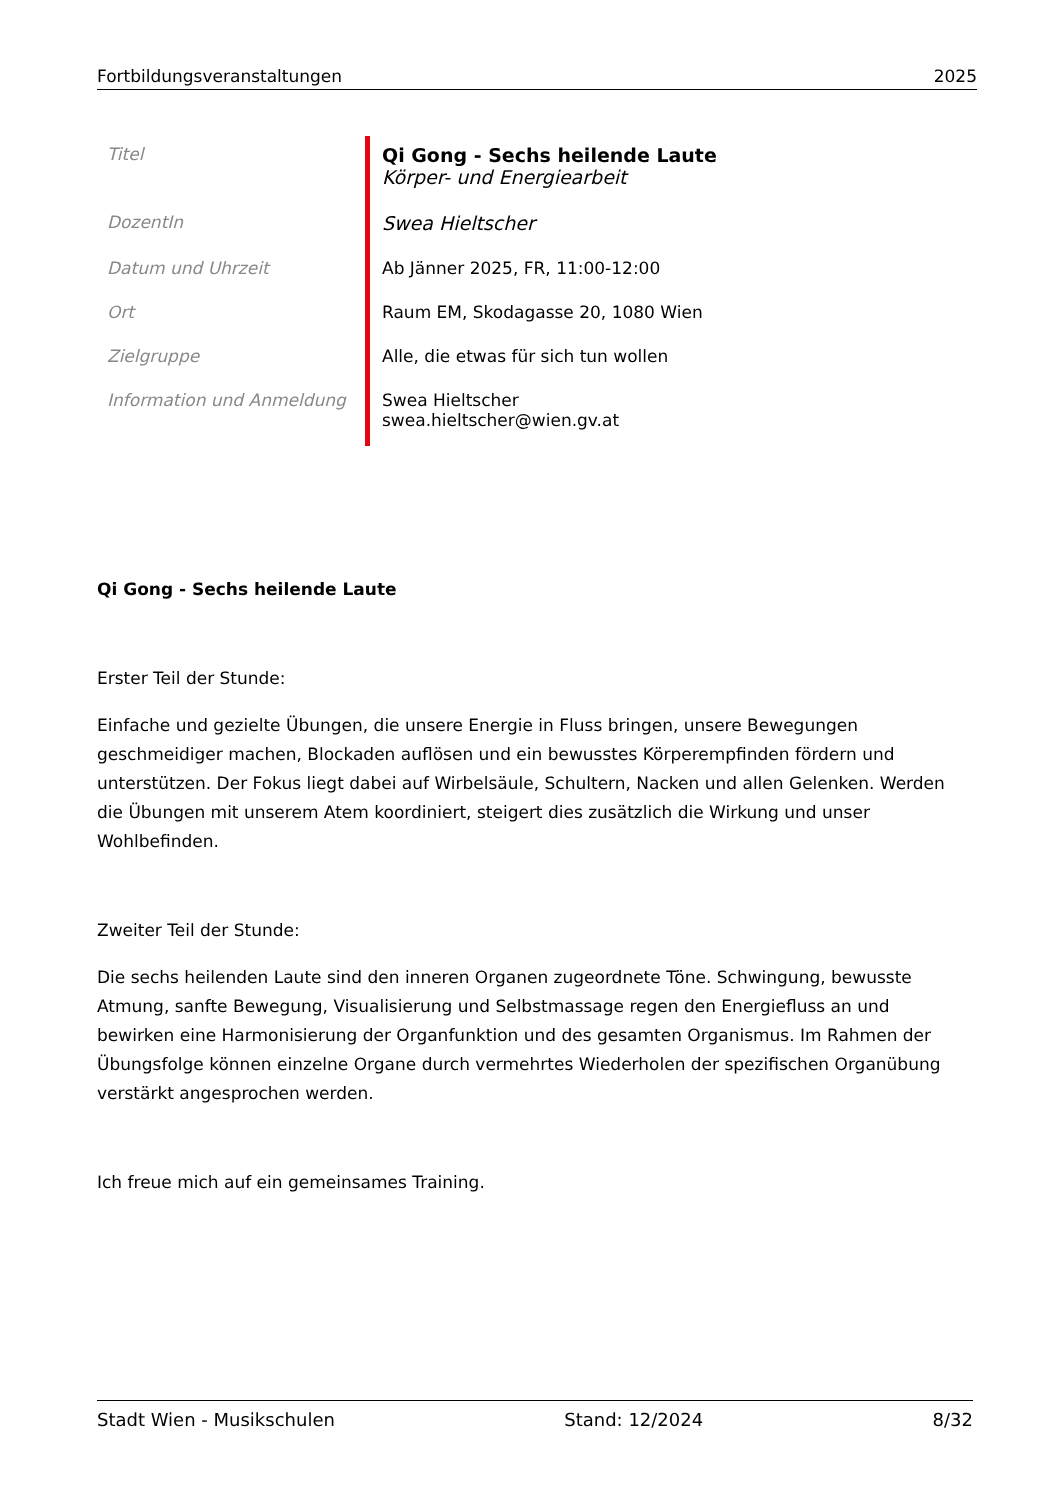Fortbildungsveranstaltungen 2025
| Titel | Qi Gong - Sechs heilende Laute Körper- und Energiearbeit |
| DozentIn | Swea Hieltscher |
| Datum und Uhrzeit | Ab Jänner 2025, FR, 11:00-12:00 |
| Ort | Raum EM, Skodagasse 20, 1080 Wien |
| Zielgruppe | Alle, die etwas für sich tun wollen |
| Information und Anmeldung | Swea Hieltscher swea.hieltscher@wien.gv.at |
Qi Gong - Sechs heilende Laute
Erster Teil der Stunde:
Einfache und gezielte Übungen, die unsere Energie in Fluss bringen, unsere Bewegungen geschmeidiger machen, Blockaden auflösen und ein bewusstes Körperempfinden fördern und unterstützen. Der Fokus liegt dabei auf Wirbelsäule, Schultern, Nacken und allen Gelenken. Werden die Übungen mit unserem Atem koordiniert, steigert dies zusätzlich die Wirkung und unser Wohlbefinden.
Zweiter Teil der Stunde:
Die sechs heilenden Laute sind den inneren Organen zugeordnete Töne. Schwingung, bewusste Atmung, sanfte Bewegung, Visualisierung und Selbstmassage regen den Energiefluss an und bewirken eine Harmonisierung der Organfunktion und des gesamten Organismus. Im Rahmen der Übungsfolge können einzelne Organe durch vermehrtes Wiederholen der spezifischen Organübung verstärkt angesprochen werden.
Ich freue mich auf ein gemeinsames Training.
Stadt Wien - Musikschulen Stand: 12/2024 8/32